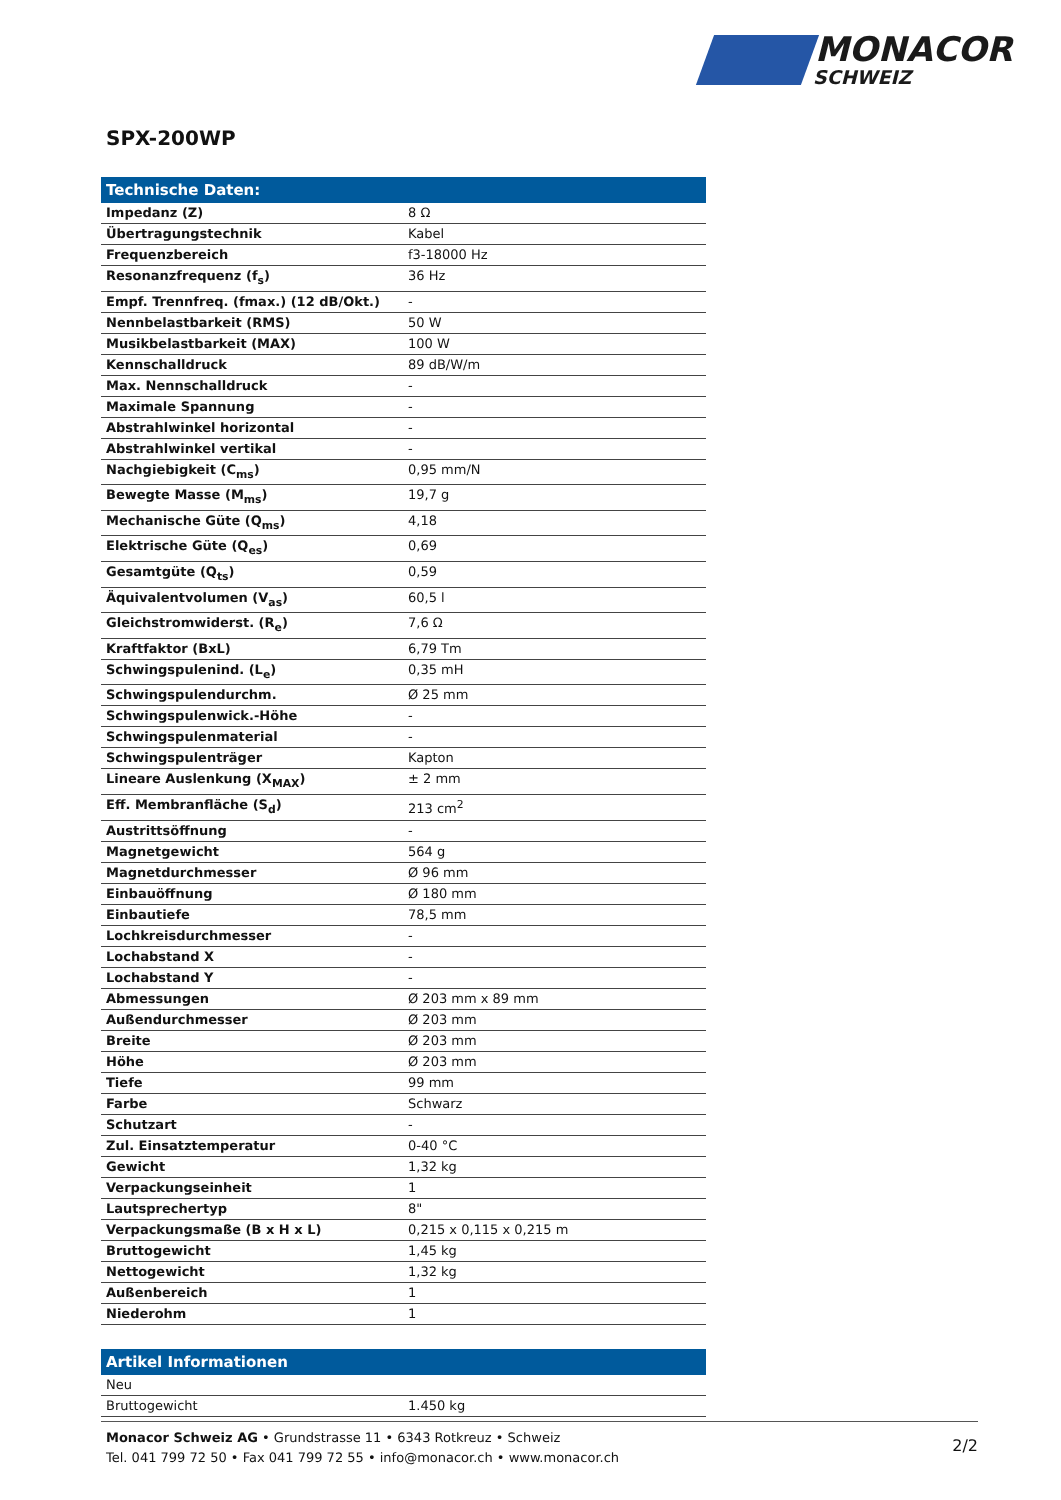MONACOR
SCHWEIZ
SPX-200WP
| Technische Daten: | |
| --- | --- |
| Impedanz (Z) | 8 Ω |
| Übertragungstechnik | Kabel |
| Frequenzbereich | f3-18000 Hz |
| Resonanzfrequenz (f<sub>s</sub>) | 36 Hz |
| Empf. Trennfreq. (fmax.) (12 dB/Okt.) | - |
| Nennbelastbarkeit (RMS) | 50 W |
| Musikbelastbarkeit (MAX) | 100 W |
| Kennschalldruck | 89 dB/W/m |
| Max. Nennschalldruck | - |
| Maximale Spannung | - |
| Abstrahlwinkel horizontal | - |
| Abstrahlwinkel vertikal | - |
| Nachgiebigkeit (C<sub>ms</sub>) | 0,95 mm/N |
| Bewegte Masse (M<sub>ms</sub>) | 19,7 g |
| Mechanische Güte (Q<sub>ms</sub>) | 4,18 |
| Elektrische Güte (Q<sub>es</sub>) | 0,69 |
| Gesamtgüte (Q<sub>ts</sub>) | 0,59 |
| Äquivalentvolumen (V<sub>as</sub>) | 60,5 l |
| Gleichstromwiderst. (R<sub>e</sub>) | 7,6 Ω |
| Kraftfaktor (BxL) | 6,79 Tm |
| Schwingspulenind. (L<sub>e</sub>) | 0,35 mH |
| Schwingspulendurchm. | Ø 25 mm |
| Schwingspulenwick.-Höhe | - |
| Schwingspulenmaterial | - |
| Schwingspulenträger | Kapton |
| Lineare Auslenkung (X<sub>MAX</sub>) | ± 2 mm |
| Eff. Membranfläche (S<sub>d</sub>) | 213 cm<sup>2</sup> |
| Austrittsöffnung | - |
| Magnetgewicht | 564 g |
| Magnetdurchmesser | Ø 96 mm |
| Einbauöffnung | Ø 180 mm |
| Einbautiefe | 78,5 mm |
| Lochkreisdurchmesser | - |
| Lochabstand X | - |
| Lochabstand Y | - |
| Abmessungen | Ø 203 mm x 89 mm |
| Außendurchmesser | Ø 203 mm |
| Breite | Ø 203 mm |
| Höhe | Ø 203 mm |
| Tiefe | 99 mm |
| Farbe | Schwarz |
| Schutzart | - |
| Zul. Einsatztemperatur | 0-40 °C |
| Gewicht | 1,32 kg |
| Verpackungseinheit | 1 |
| Lautsprechertyp | 8" |
| Verpackungsmaße (B x H x L) | 0,215 x 0,115 x 0,215 m |
| Bruttogewicht | 1,45 kg |
| Nettogewicht | 1,32 kg |
| Außenbereich | 1 |
| Niederohm | 1 |
| Artikel Informationen | |
| --- | --- |
| Neu | |
| Bruttogewicht | 1.450 kg |
Monacor Schweiz AG • Grundstrasse 11 • 6343 Rotkreuz • Schweiz
Tel. 041 799 72 50 • Fax 041 799 72 55 • info@monacor.ch • www.monacor.ch
2/2